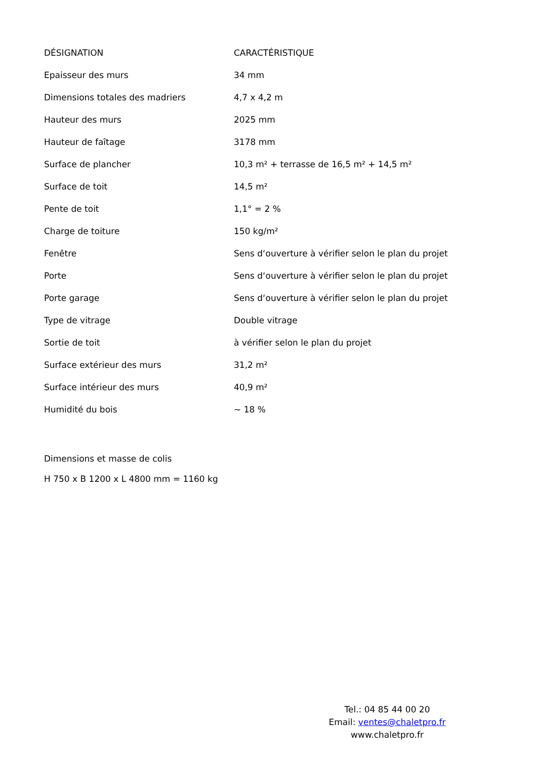| DÉSIGNATION | CARACTÉRISTIQUE |
| --- | --- |
| Epaisseur des murs | 34 mm |
| Dimensions totales des madriers | 4,7 x 4,2 m |
| Hauteur des murs | 2025 mm |
| Hauteur de faîtage | 3178 mm |
| Surface de plancher | 10,3 m² + terrasse de 16,5 m² + 14,5 m² |
| Surface de toit | 14,5 m² |
| Pente de toit | 1,1° = 2 % |
| Charge de toiture | 150 kg/m² |
| Fenêtre | Sens d‘ouverture à vérifier selon le plan du projet |
| Porte | Sens d‘ouverture à vérifier selon le plan du projet |
| Porte garage | Sens d‘ouverture à vérifier selon le plan du projet |
| Type de vitrage | Double vitrage |
| Sortie de toit | à vérifier selon le plan du projet |
| Surface extérieur des murs | 31,2 m² |
| Surface intérieur des murs | 40,9 m² |
| Humidité du bois | ~ 18 % |
Dimensions et masse de colis
H 750 x B 1200 x L 4800 mm = 1160 kg
Tel.: 04 85 44 00 20
Email: ventes@chaletpro.fr
www.chaletpro.fr